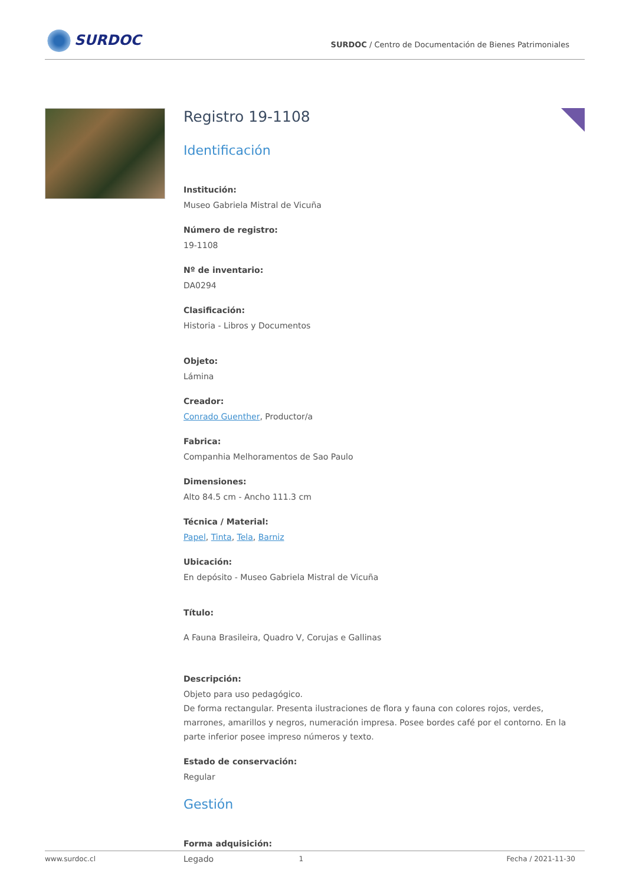SURDOC
SURDOC / Centro de Documentación de Bienes Patrimoniales
Registro 19-1108
Identificación
Institución:
Museo Gabriela Mistral de Vicuña
Número de registro:
19-1108
Nº de inventario:
DA0294
Clasificación:
Historia - Libros y Documentos
Objeto:
Lámina
Creador:
Conrado Guenther, Productor/a
Fabrica:
Companhia Melhoramentos de Sao Paulo
Dimensiones:
Alto 84.5 cm - Ancho 111.3 cm
Técnica / Material:
Papel, Tinta, Tela, Barniz
Ubicación:
En depósito - Museo Gabriela Mistral de Vicuña
Título:
A Fauna Brasileira, Quadro V, Corujas e Gallinas
Descripción:
Objeto para uso pedagógico.
De forma rectangular. Presenta ilustraciones de flora y fauna con colores rojos, verdes, marrones, amarillos y negros, numeración impresa. Posee bordes café por el contorno. En la parte inferior posee impreso números y texto.
Estado de conservación:
Regular
Gestión
Forma adquisición:
Legado
www.surdoc.cl 1 Fecha / 2021-11-30